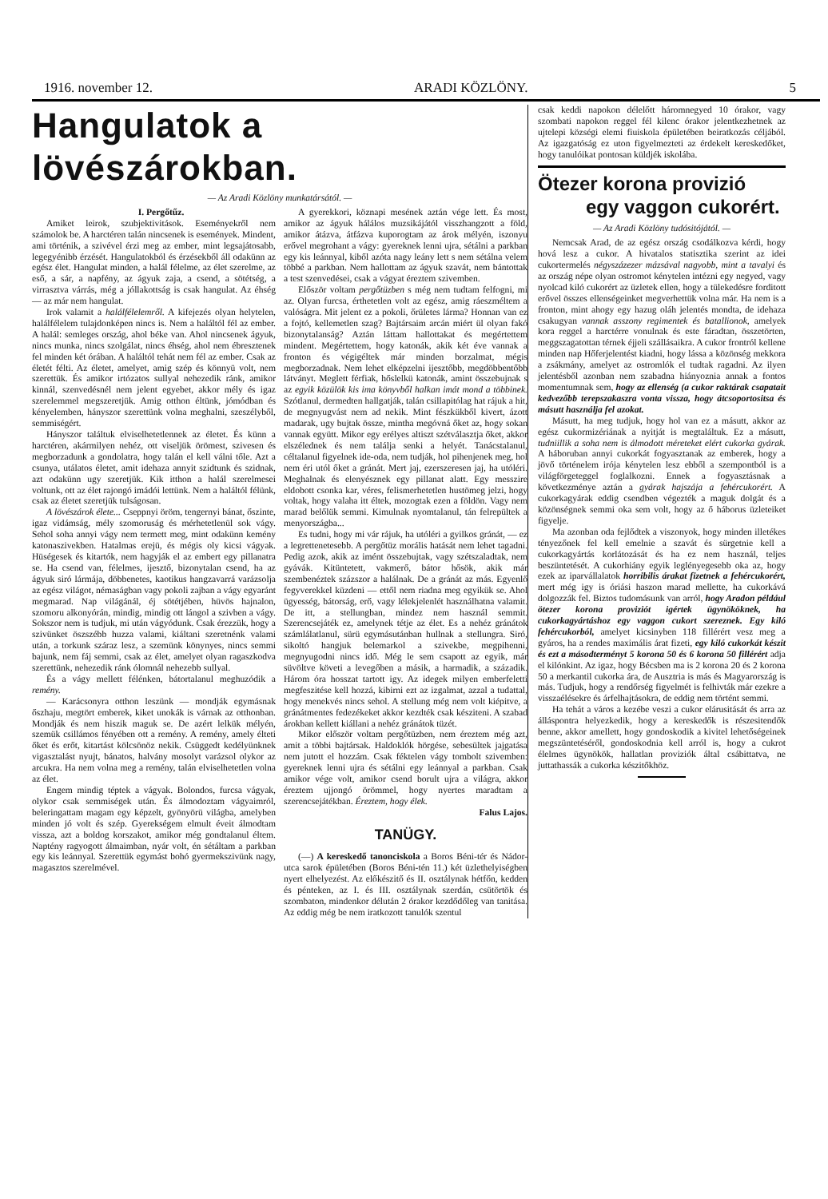1916. november 12. ARADI KÖZLÖNY. 5
Hangulatok a lövészárokban.
— Az Aradi Közlöny munkatársától. —
I. Pergőtűz.
Amiket leirok, szubjektivitások. Eseményekről nem számolok be. A harctéren talán nincsenek is események. Mindent, ami történik, a szivével érzi meg az ember, mint legsajátosabb, legegyénibb érzését. Hangulatokból és érzésekből áll odakünn az egész élet. Hangulat minden, a halál félelme, az élet szerelme, az eső, a sár, a napfény, az ágyuk zaja, a csend, a sötétség, a virrasztva várrás, még a jóllakottság is csak hangulat. Az éhség — az már nem hangulat.
Irok valamit a halálfélelemről. A kifejezés olyan helytelen, halálfélelem tulajdonképen nincs is. Nem a haláltól fél az ember. A halál: semleges ország, ahol béke van. Ahol nincsenek ágyuk, nincs munka, nincs szolgálat, nincs éhség, ahol nem ébresztenek fel minden két órában. A haláltól tehát nem fél az ember. Csak az életét félti. Az életet, amelyet, amig szép és könnyü volt, nem szerettük. És amikor irtózatos sullyal nehezedik ránk, amikor kinnál, szenvedésnél nem jelent egyebet, akkor mély és igaz szerelemmel megszeretjük. Amig otthon éltünk, jómódban és kényelemben, hányszor szerettünk volna meghalni, szeszélyből, semmiségért.
Hányszor találtuk elviselhetetlennek az életet. És künn a harctéren, akármilyen nehéz, ott viseljük örömest, szivesen és megborzadunk a gondolatra, hogy talán el kell válni tőle. Azt a csunya, utálatos életet, amit idehaza annyit szidtunk és szidnak, azt odakünn ugy szeretjük. Kik itthon a halál szerelmesei voltunk, ott az élet rajongó imádói lettünk. Nem a haláltól félünk, csak az életet szeretjük tulságosan.
A lövészárok élete... Cseppnyi öröm, tengernyi bánat, őszinte, igaz vidámság, mély szomoruság és mérhetetlenül sok vágy. Sehol soha annyi vágy nem termett meg, mint odakünn kemény katonaszivekben. Hatalmas erejü, és mégis oly kicsi vágyak. Hüségesek és kitartók, nem hagyják el az embert egy pillanatra se. Ha csend van, félelmes, ijesztő, bizonytalan csend, ha az ágyuk siró lármája, döbbenetes, kaotikus hangzavarrá varázsolja az egész világot, némaságban vagy pokoli zajban a vágy egyaránt megmarad. Nap világánál, éj sötétjében, hüvös hajnalon, szomoru alkonyórán, mindig, mindig ott lángol a szivben a vágy. Sokszor nem is tudjuk, mi után vágyódunk. Csak érezzük, hogy a szivünket öszszébb huzza valami, kiáltani szeretnénk valami után, a torkunk száraz lesz, a szemünk könynyes, nincs semmi bajunk, nem fáj semmi, csak az élet, amelyet olyan ragaszkodva szerettünk, nehezedik ránk ólomnál nehezebb sullyal.
És a vágy mellett félénken, bátortalanul meghuzódik a remény.
— Karácsonyra otthon leszünk — mondják egymásnak őszhaju, megtört emberek, kiket unokák is várnak az otthonban. Mondják és nem hiszik maguk se. De azért lelkük mélyén, szemük csillámos fényében ott a remény. A remény, amely élteti őket és erőt, kitartást kölcsönöz nekik. Csüggedt kedélyünknek vigasztalást nyujt, bánatos, halvány mosolyt varázsol olykor az arcukra. Ha nem volna meg a remény, talán elviselhetetlen volna az élet.
Engem mindig téptek a vágyak. Bolondos, furcsa vágyak, olykor csak semmiségek után. És álmodoztam vágyaimról, beleringattam magam egy képzelt, gyönyörü világba, amelyben minden jó volt és szép. Gyerekségem elmult éveit álmodtam vissza, azt a boldog korszakot, amikor még gondtalanul éltem. Naptény ragyogott álmaimban, nyár volt, én sétáltam a parkban egy kis leánnyal. Szerettük egymást bohó gyermekszivünk nagy, magasztos szerelmével.
A gyerekkori, köznapi mesének aztán vége lett. És most, amikor az ágyuk hálálos muzsikájától visszhangzott a föld, amikor átázva, átfázva kuporogtam az árok mélyén, iszonyu erővel megrohant a vágy: gyereknek lenni ujra, sétálni a parkban egy kis leánnyal, kiből azóta nagy leány lett s nem sétálna velem többé a parkban. Nem hallottam az ágyuk szavát, nem bántottak a test szenvedései, csak a vágyat éreztem szivemben.
Először voltam pergőtüzben s még nem tudtam felfogni, mi az. Olyan furcsa, érthetetlen volt az egész, amig ráeszméltem a valóságra. Mit jelent ez a pokoli, őrületes lárma? Honnan van ez a fojtó, kellemetlen szag? Bajtársaim arcán miért ül olyan fakó bizonytalanság? Aztán láttam hallottakat és megértettem mindent. Megértettem, hogy katonák, akik két éve vannak a fronton és végigéltek már minden borzalmat, mégis megborzadnak. Nem lehet elképzelni ijesztőbb, megdöbbentőbb látványt. Meglett férfiak, hőslelkü katonák, amint összebujnak s az egyik közülök kis ima könyvből halkan imát mond a többinek. Szótlanul, dermedten hallgatják, talán csillapitólag hat rájuk a hit, de megnyugvást nem ad nekik. Mint fészkükből kivert, ázott madarak, ugy bujtak össze, mintha megóvná őket az, hogy sokan vannak együtt. Mikor egy erélyes altiszt szétválasztja őket, akkor elszélednek és nem találja senki a helyét. Tanácstalanul, céltalanul figyelnek ide-oda, nem tudják, hol pihenjenek meg, hol nem éri utól őket a gránát. Mert jaj, ezerszeresen jaj, ha utóléri. Meghalnak és elenyésznek egy pillanat alatt. Egy messzire eldobott csonka kar, véres, felismerhetetlen hustömeg jelzi, hogy voltak, hogy valaha itt éltek, mozogtak ezen a földön. Vagy nem marad belőlük semmi. Kimulnak nyomtalanul, tán felrepültek a menyországba...
Es tudni, hogy mi vár rájuk, ha utóléri a gyilkos gránát, — ez a legrettenetesebb. A pergőtüz morális hatását nem lehet tagadni. Pedig azok, akik az imént összebujtak, vagy szétszaladtak, nem gyávák. Kitüntetett, vakmerő, bátor hősök, akik már szembenéztek százszor a halálnak. De a gránát az más. Egyenlő fegyverekkel küzdeni — ettől nem riadna meg egyikük se. Ahol ügyesség, bátorság, erő, vagy lélekjelenlét használhatna valamit. De itt, a stellungban, mindez nem használ semmit. Szerencsejáték ez, amelynek tétje az élet. Es a nehéz gránátok számlálatlanul, sürü egymásutánban hullnak a stellungra. Siró, sikoltó hangjuk belemarkol a szivekbe, megpihenni, megnyugodni nincs idő. Még le sem csapott az egyik, már süvöltve követi a levegőben a másik, a harmadik, a századik. Három óra hosszat tartott igy. Az idegek milyen emberfeletti megfeszitése kell hozzá, kibirni ezt az izgalmat, azzal a tudattal, hogy menekvés nincs sehol. A stellung még nem volt kiépitve, a gránátmentes fedezékeket akkor kezdték csak késziteni. A szabad árokban kellett kiállani a nehéz gránátok tüzét.
Mikor először voltam pergőtüzben, nem éreztem még azt, amit a többi bajtársak. Haldoklók hörgése, sebesültek jajgatása nem jutott el hozzám. Csak féktelen vágy tombolt szivemben: gyereknek lenni ujra és sétálni egy leánnyal a parkban. Csak amikor vége volt, amikor csend borult ujra a világra, akkor éreztem ujjongó örömmel, hogy nyertes maradtam a szerencsejátékban. Éreztem, hogy élek.
Falus Lajos.
TANÜGY.
(—) A kereskedő tanonciskola a Boros Béni-tér és Nádor-utca sarok épületében (Boros Béni-tén 11.) két üzlethelyiségben nyert elhelyezést. Az előkészitő és II. osztálynak hétfőn, kedden és pénteken, az I. és III. osztálynak szerdán, csütörtök és szombaton, mindenkor délután 2 órakor kezdődőleg van tanitása. Az eddig még be nem iratkozott tanulók szentul
csak keddi napokon délelőtt háromnegyed 10 órakor, vagy szombati napokon reggel fél kilenc órakor jelentkezhetnek az ujtelepi községi elemi fiuiskola épületében beiratkozás céljából. Az igazgatóság ez uton figyelmezteti az érdekelt kereskedőket, hogy tanulóikat pontosan küldjék iskolába.
Ötezer korona provizió
egy vaggon cukorért.
— Az Aradi Közlöny tudósitójától. —
Nemcsak Arad, de az egész ország csodálkozva kérdi, hogy hová lesz a cukor. A hivatalos statisztika szerint az idei cukortermelés négyszázezer mázsával nagyobb, mint a tavalyi és az ország népe olyan ostromot kénytelen intézni egy negyed, vagy nyolcad kiló cukorért az üzletek ellen, hogy a tülekedésre forditott erővel összes ellenségeinket megverhettük volna már. Ha nem is a fronton, mint ahogy egy hazug oláh jelentés mondta, de idehaza csakugyan vannak asszony regimentek és batallionok, amelyek kora reggel a harctérre vonulnak és este fáradtan, összetörten, meggszagatottan térnek éjjeli szállásaikra. A cukor frontról kellene minden nap Hőferjelentést kiadni, hogy lássa a közönség mekkora a zsákmány, amelyet az ostromlók el tudtak ragadni. Az ilyen jelentésből azonban nem szabadna hiányoznia annak a fontos momentumnak sem, hogy az ellenség (a cukor raktárak csapatait kedvezőbb terepszakaszra vonta vissza, hogy átcsoportositsa és másutt használja fel azokat.
Másutt, ha meg tudjuk, hogy hol van ez a másutt, akkor az egész cukormizériának a nyitját is megtaláltuk. Ez a másutt, tudniillik a soha nem is álmodott méreteket elért cukorka gyárak. A háboruban annyi cukorkát fogyasztanak az emberek, hogy a jövő történelem irója kénytelen lesz ebből a szempontból is a világförgeteggel foglalkozni. Ennek a fogyasztásnak a következménye aztán a gyárak hajszája a fehércukorért. A cukorkagyárak eddig csendben végezték a maguk dolgát és a közönségnek semmi oka sem volt, hogy az ő háborus üzleteiket figyelje.
Ma azonban oda fejlődtek a viszonyok, hogy minden illetékes tényezőnek fel kell emelnie a szavát és sürgetnie kell a cukorkagyártás korlátozását és ha ez nem használ, teljes beszüntetését. A cukorhiány egyik leglényegesebb oka az, hogy ezek az iparvállalatok horribilis árakat fizetnek a fehércukorért, mert még igy is óriási haszon marad mellette, ha cukorkává dolgozzák fel. Biztos tudomásunk van arról, hogy Aradon például ötezer korona proviziót igértek ügynököknek, ha cukorkagyártáshoz egy vaggon cukort szereznek. Egy kiló fehércukorból, amelyet kicsinyben 118 fillérért vesz meg a gyáros, ha a rendes maximális árat fizeti, egy kiló cukorkát készit és ezt a másodterményt 5 korona 50 és 6 korona 50 fillérért adja el kilónkint. Az igaz, hogy Bécsben ma is 2 korona 20 és 2 korona 50 a merkantil cukorka ára, de Ausztria is más és Magyarország is más. Tudjuk, hogy a rendőrség figyelmét is felhivták már ezekre a visszaélésekre és árfelhajtásokra, de eddig nem történt semmi.
Ha tehát a város a kezébe veszi a cukor elárusitását és arra az álláspontra helyezkedik, hogy a kereskedők is részesitendők benne, akkor amellett, hogy gondoskodik a kivitel lehetőségeinek megszüntetéséről, gondoskodnia kell arról is, hogy a cukrot élelmes ügynökök, hallatlan proviziók által csábittatva, ne juttathassák a cukorka készitőkhöz.